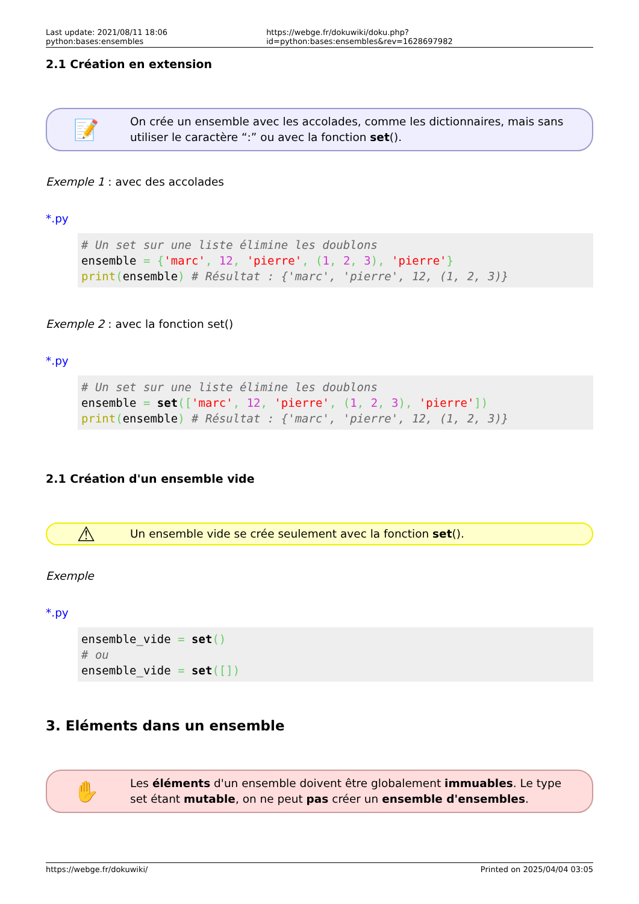Last update: 2021/08/11 18:06 python:bases:ensembles https://webge.fr/dokuwiki/doku.php?id=python:bases:ensembles&rev=1628697982
2.1 Création en extension
📝
On crée un ensemble avec les accolades, comme les dictionnaires, mais sans utiliser le caractère “:” ou avec la fonction set().
Exemple 1 : avec des accolades
*.py
# Un set sur une liste élimine les doublons
ensemble = {'marc', 12, 'pierre', (1, 2, 3), 'pierre'}
print(ensemble) # Résultat : {'marc', 'pierre', 12, (1, 2, 3)}
Exemple 2 : avec la fonction set()
*.py
# Un set sur une liste élimine les doublons
ensemble = set(['marc', 12, 'pierre', (1, 2, 3), 'pierre'])
print(ensemble) # Résultat : {'marc', 'pierre', 12, (1, 2, 3)}
2.1 Création d'un ensemble vide
⚠
Un ensemble vide se crée seulement avec la fonction set().
Exemple
*.py
ensemble_vide = set()
# ou
ensemble_vide = set([])
3. Eléments dans un ensemble
✋
Les éléments d'un ensemble doivent être globalement immuables. Le type set étant mutable, on ne peut pas créer un ensemble d'ensembles.
https://webge.fr/dokuwiki/ Printed on 2025/04/04 03:05